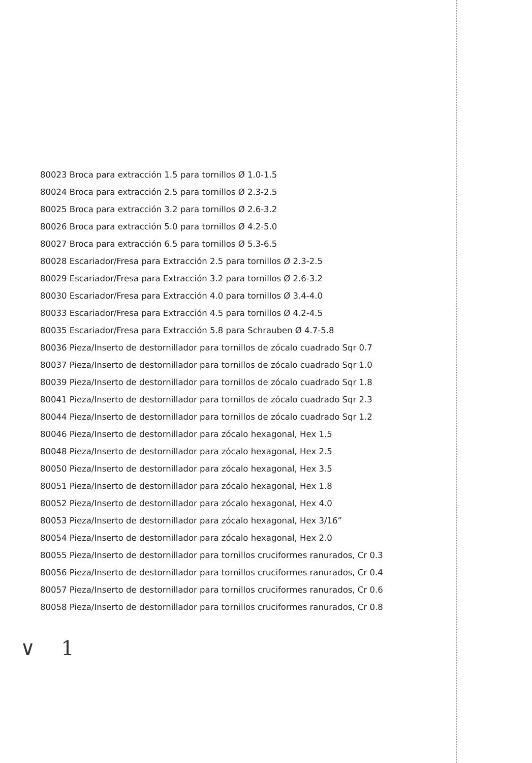80023 Broca para extracción 1.5 para tornillos Ø 1.0-1.5
80024 Broca para extracción 2.5 para tornillos Ø 2.3-2.5
80025 Broca para extracción 3.2 para tornillos Ø 2.6-3.2
80026 Broca para extracción 5.0 para tornillos Ø 4.2-5.0
80027 Broca para extracción 6.5 para tornillos Ø 5.3-6.5
80028 Escariador/Fresa para Extracción 2.5 para tornillos Ø 2.3-2.5
80029 Escariador/Fresa para Extracción 3.2 para tornillos Ø 2.6-3.2
80030 Escariador/Fresa para Extracción 4.0 para tornillos Ø 3.4-4.0
80033 Escariador/Fresa para Extracción 4.5 para tornillos Ø 4.2-4.5
80035 Escariador/Fresa para Extracción 5.8 para Schrauben Ø 4.7-5.8
80036 Pieza/Inserto de destornillador para tornillos de zócalo cuadrado Sqr 0.7
80037 Pieza/Inserto de destornillador para tornillos de zócalo cuadrado Sqr 1.0
80039 Pieza/Inserto de destornillador para tornillos de zócalo cuadrado Sqr 1.8
80041 Pieza/Inserto de destornillador para tornillos de zócalo cuadrado Sqr 2.3
80044 Pieza/Inserto de destornillador para tornillos de zócalo cuadrado Sqr 1.2
80046 Pieza/Inserto de destornillador para zócalo hexagonal, Hex 1.5
80048 Pieza/Inserto de destornillador para zócalo hexagonal, Hex 2.5
80050 Pieza/Inserto de destornillador para zócalo hexagonal, Hex 3.5
80051 Pieza/Inserto de destornillador para zócalo hexagonal, Hex 1.8
80052 Pieza/Inserto de destornillador para zócalo hexagonal, Hex 4.0
80053 Pieza/Inserto de destornillador para zócalo hexagonal, Hex 3/16”
80054 Pieza/Inserto de destornillador para zócalo hexagonal, Hex 2.0
80055 Pieza/Inserto de destornillador para tornillos cruciformes ranurados, Cr 0.3
80056 Pieza/Inserto de destornillador para tornillos cruciformes ranurados, Cr 0.4
80057 Pieza/Inserto de destornillador para tornillos cruciformes ranurados, Cr 0.6
80058 Pieza/Inserto de destornillador para tornillos cruciformes ranurados, Cr 0.8
∨ 1